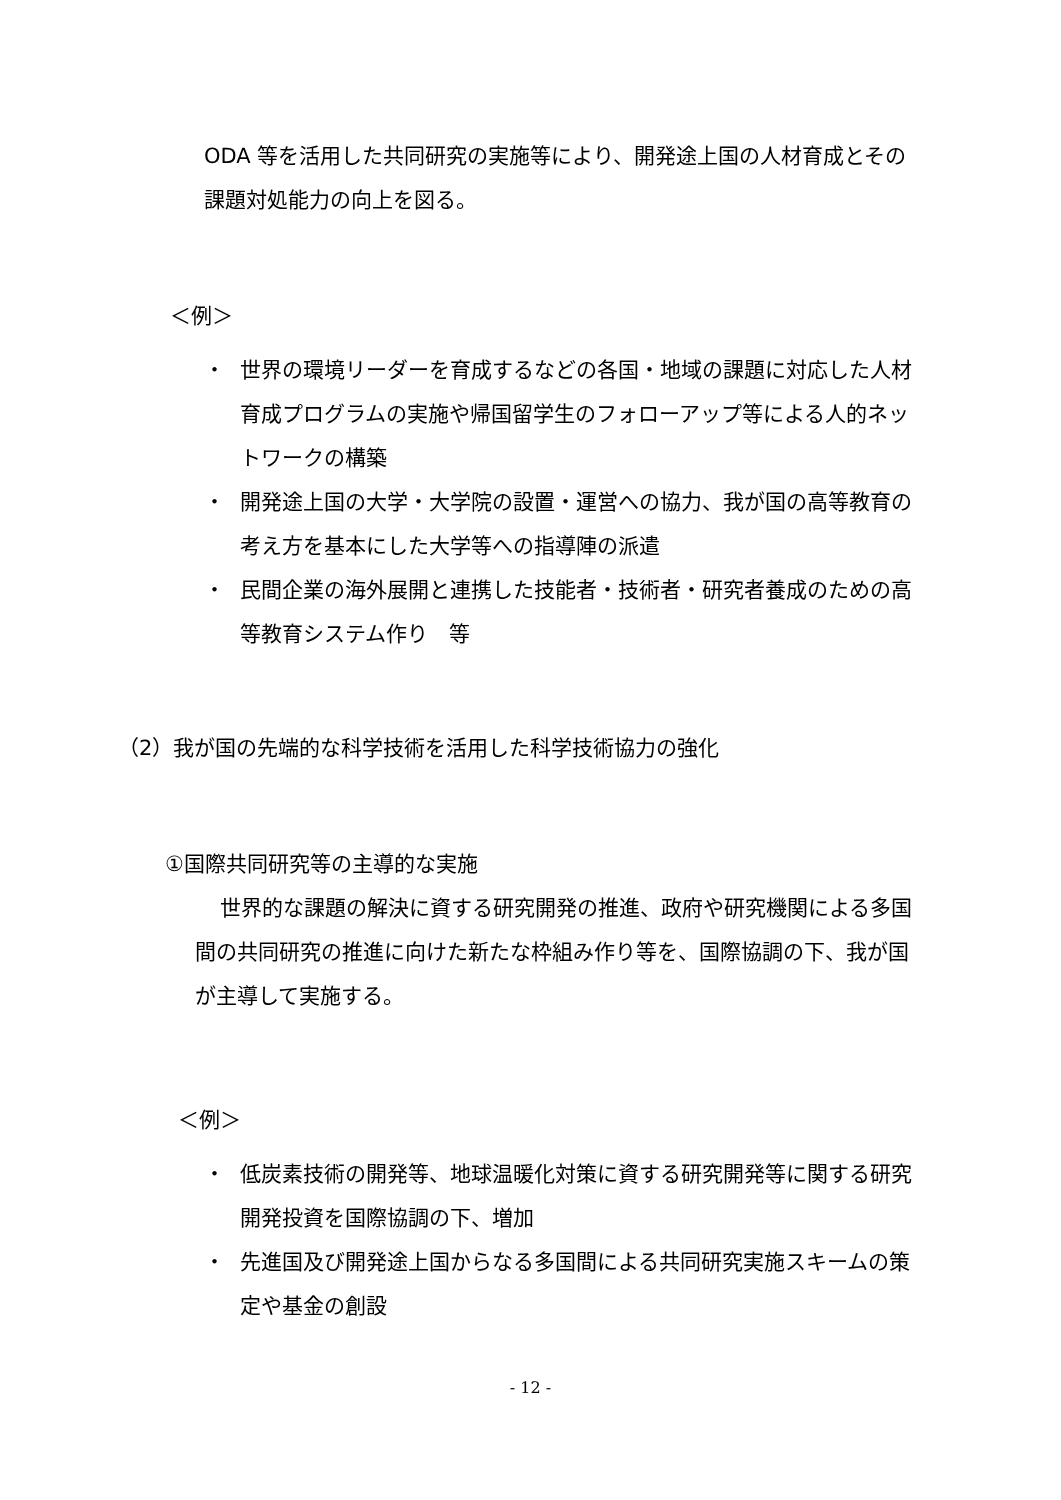ODA 等を活用した共同研究の実施等により、開発途上国の人材育成とその課題対処能力の向上を図る。
＜例＞
・ 世界の環境リーダーを育成するなどの各国・地域の課題に対応した人材育成プログラムの実施や帰国留学生のフォローアップ等による人的ネットワークの構築
・ 開発途上国の大学・大学院の設置・運営への協力、我が国の高等教育の考え方を基本にした大学等への指導陣の派遣
・ 民間企業の海外展開と連携した技能者・技術者・研究者養成のための高等教育システム作り　等
（2）我が国の先端的な科学技術を活用した科学技術協力の強化
①国際共同研究等の主導的な実施
世界的な課題の解決に資する研究開発の推進、政府や研究機関による多国間の共同研究の推進に向けた新たな枠組み作り等を、国際協調の下、我が国が主導して実施する。
＜例＞
・ 低炭素技術の開発等、地球温暖化対策に資する研究開発等に関する研究開発投資を国際協調の下、増加
・ 先進国及び開発途上国からなる多国間による共同研究実施スキームの策定や基金の創設
- 12 -